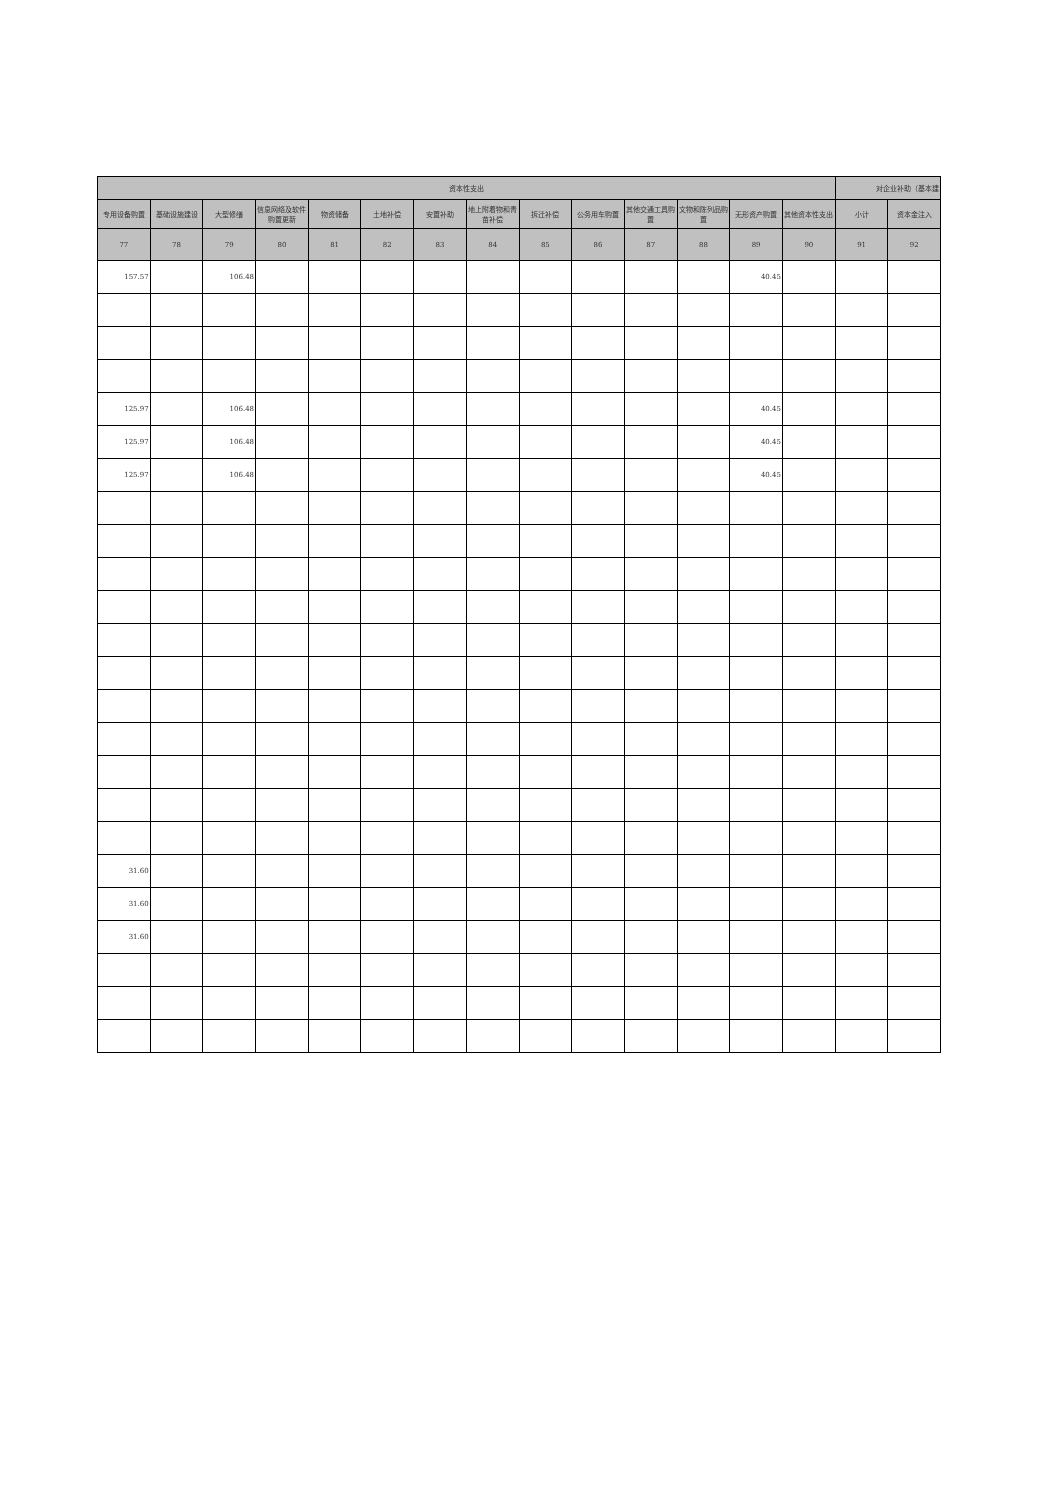| 资本性支出 | | | | | | | | | | | | | | 对企业补助（基本建 | |
| --- | --- | --- | --- | --- | --- | --- | --- | --- | --- | --- | --- | --- | --- | --- | --- |
| 专用设备购置 | 基础设施建设 | 大型修缮 | 信息网络及软件购置更新 | 物资储备 | 土地补偿 | 安置补助 | 地上附着物和青苗补偿 | 拆迁补偿 | 公务用车购置 | 其他交通工具购置 | 文物和陈列品购置 | 无形资产购置 | 其他资本性支出 | 小计 | 资本金注入 |
| 77 | 78 | 79 | 80 | 81 | 82 | 83 | 84 | 85 | 86 | 87 | 88 | 89 | 90 | 91 | 92 |
| 157.57 | | 106.48 | | | | | | | | | | 40.45 | | | |
| 125.97 | | 106.48 | | | | | | | | | | 40.45 | | | |
| 125.97 | | 106.48 | | | | | | | | | | 40.45 | | | |
| 125.97 | | 106.48 | | | | | | | | | | 40.45 | | | |
| 31.60 | | | | | | | | | | | | | | | |
| 31.60 | | | | | | | | | | | | | | | |
| 31.60 | | | | | | | | | | | | | | | |